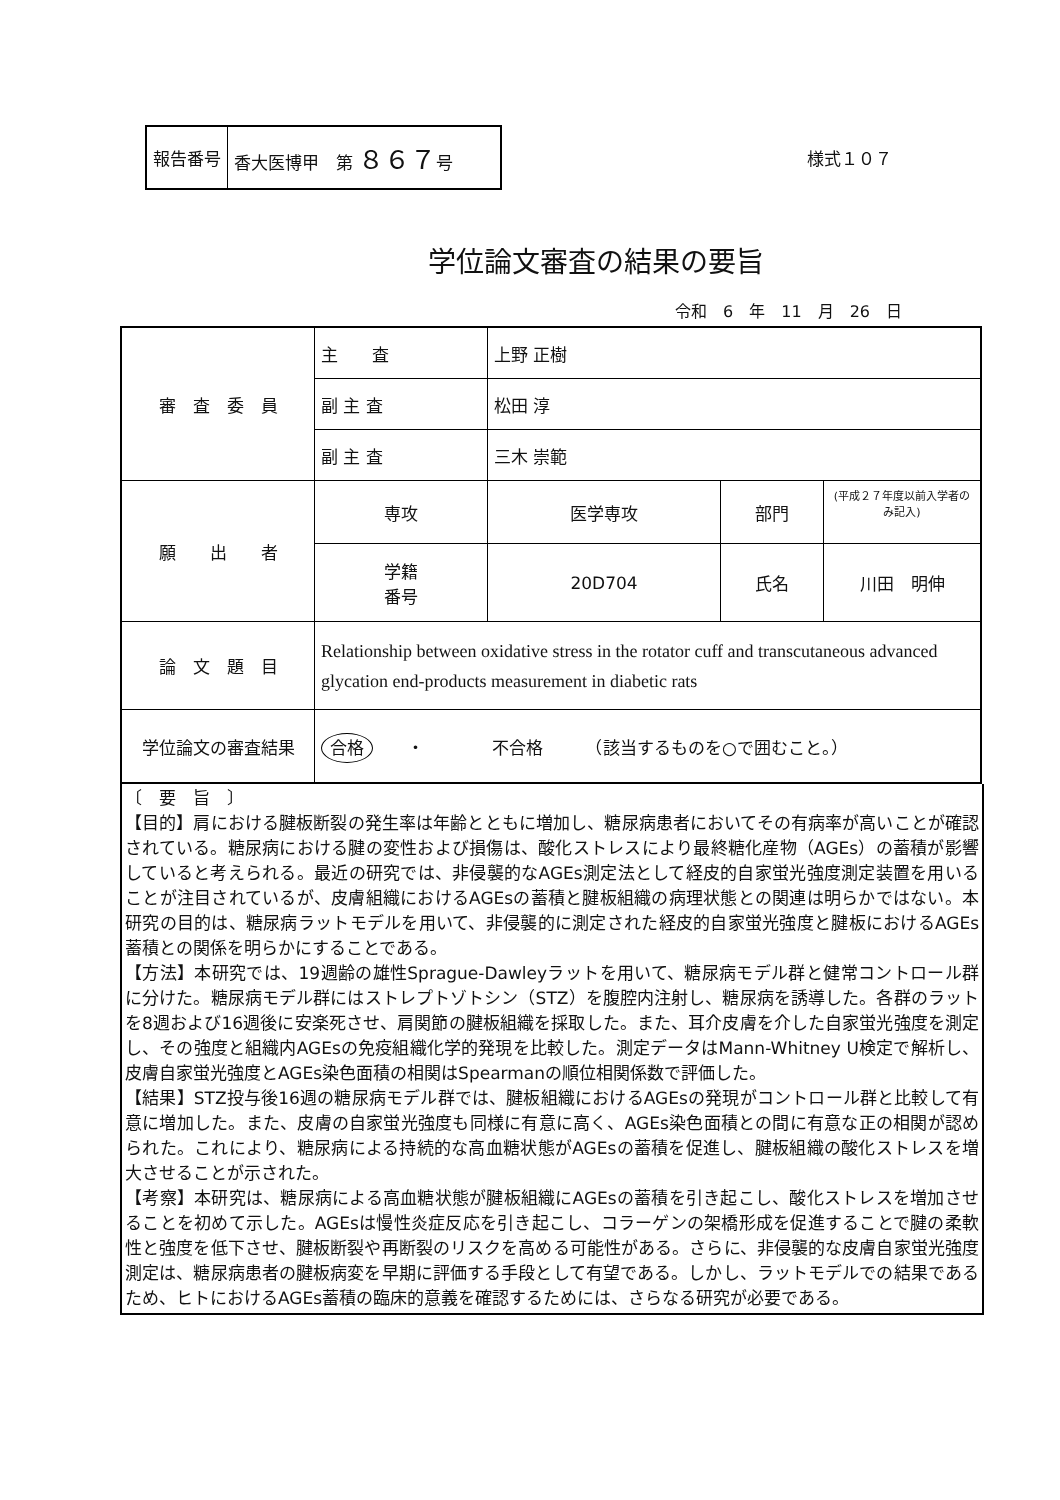| 報告番号 | 香大医博甲 第 ８６７ 号 |
様式１０７
学位論文審査の結果の要旨
令和　6　年　11　月　26　日
| 審 査 委 員 | 主 査 | 上野 正樹 | | |
| | 副 主 査 | 松田 淳 | | |
| | 副 主 査 | 三木 崇範 | | |
| 願 出 者 | 専攻 | 医学専攻 | 部門 | (平成２７年度以前入学者のみ記入) |
| | 学籍 番号 | 20D704 | 氏名 | 川田 明伸 |
| 論 文 題 目 | Relationship between oxidative stress in the rotator cuff and transcutaneous advanced glycation end-products measurement in diabetic rats | | | |
| 学位論文の審査結果 | 合格 ・ 不合格 （該当するものを○で囲むこと。） | | | |
〔　要　旨　〕
【目的】肩における腱板断裂の発生率は年齢とともに増加し、糖尿病患者においてその有病率が高いことが確認されている。糖尿病における腱の変性および損傷は、酸化ストレスにより最終糖化産物（AGEs）の蓄積が影響していると考えられる。最近の研究では、非侵襲的なAGEs測定法として経皮的自家蛍光強度測定装置を用いることが注目されているが、皮膚組織におけるAGEsの蓄積と腱板組織の病理状態との関連は明らかではない。本研究の目的は、糖尿病ラットモデルを用いて、非侵襲的に測定された経皮的自家蛍光強度と腱板におけるAGEs蓄積との関係を明らかにすることである。
【方法】本研究では、19週齢の雄性Sprague-Dawleyラットを用いて、糖尿病モデル群と健常コントロール群に分けた。糖尿病モデル群にはストレプトゾトシン（STZ）を腹腔内注射し、糖尿病を誘導した。各群のラットを8週および16週後に安楽死させ、肩関節の腱板組織を採取した。また、耳介皮膚を介した自家蛍光強度を測定し、その強度と組織内AGEsの免疫組織化学的発現を比較した。測定データはMann-Whitney U検定で解析し、皮膚自家蛍光強度とAGEs染色面積の相関はSpearmanの順位相関係数で評価した。
【結果】STZ投与後16週の糖尿病モデル群では、腱板組織におけるAGEsの発現がコントロール群と比較して有意に増加した。また、皮膚の自家蛍光強度も同様に有意に高く、AGEs染色面積との間に有意な正の相関が認められた。これにより、糖尿病による持続的な高血糖状態がAGEsの蓄積を促進し、腱板組織の酸化ストレスを増大させることが示された。
【考察】本研究は、糖尿病による高血糖状態が腱板組織にAGEsの蓄積を引き起こし、酸化ストレスを増加させることを初めて示した。AGEsは慢性炎症反応を引き起こし、コラーゲンの架橋形成を促進することで腱の柔軟性と強度を低下させ、腱板断裂や再断裂のリスクを高める可能性がある。さらに、非侵襲的な皮膚自家蛍光強度測定は、糖尿病患者の腱板病変を早期に評価する手段として有望である。しかし、ラットモデルでの結果であるため、ヒトにおけるAGEs蓄積の臨床的意義を確認するためには、さらなる研究が必要である。